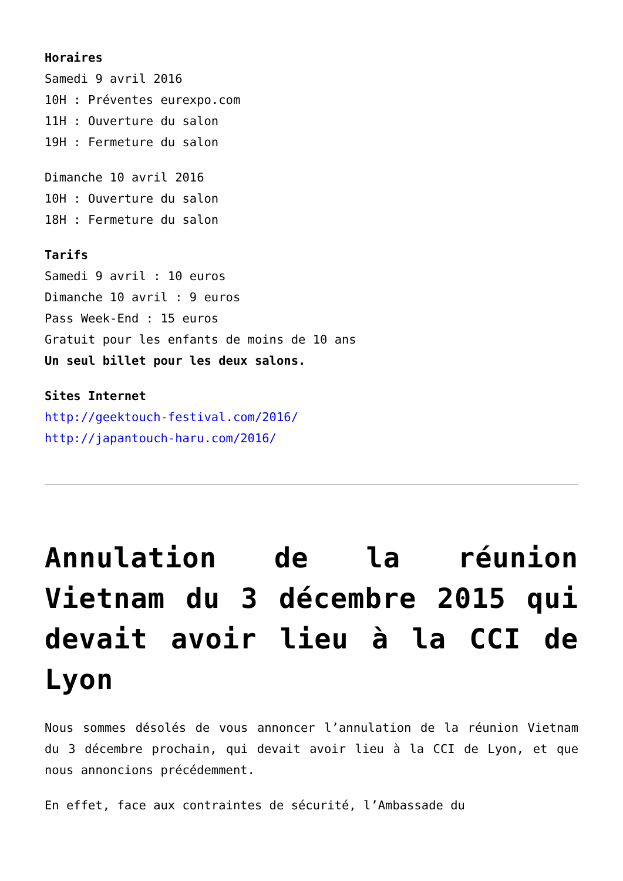Horaires
Samedi 9 avril 2016
10H : Préventes eurexpo.com
11H : Ouverture du salon
19H : Fermeture du salon
Dimanche 10 avril 2016
10H : Ouverture du salon
18H : Fermeture du salon
Tarifs
Samedi 9 avril : 10 euros
Dimanche 10 avril : 9 euros
Pass Week-End : 15 euros
Gratuit pour les enfants de moins de 10 ans
Un seul billet pour les deux salons.
Sites Internet
http://geektouch-festival.com/2016/
http://japantouch-haru.com/2016/
Annulation de la réunion Vietnam du 3 décembre 2015 qui devait avoir lieu à la CCI de Lyon
Nous sommes désolés de vous annoncer l’annulation de la réunion Vietnam du 3 décembre prochain, qui devait avoir lieu à la CCI de Lyon, et que nous annoncions précédemment.
En effet, face aux contraintes de sécurité, l’Ambassade du